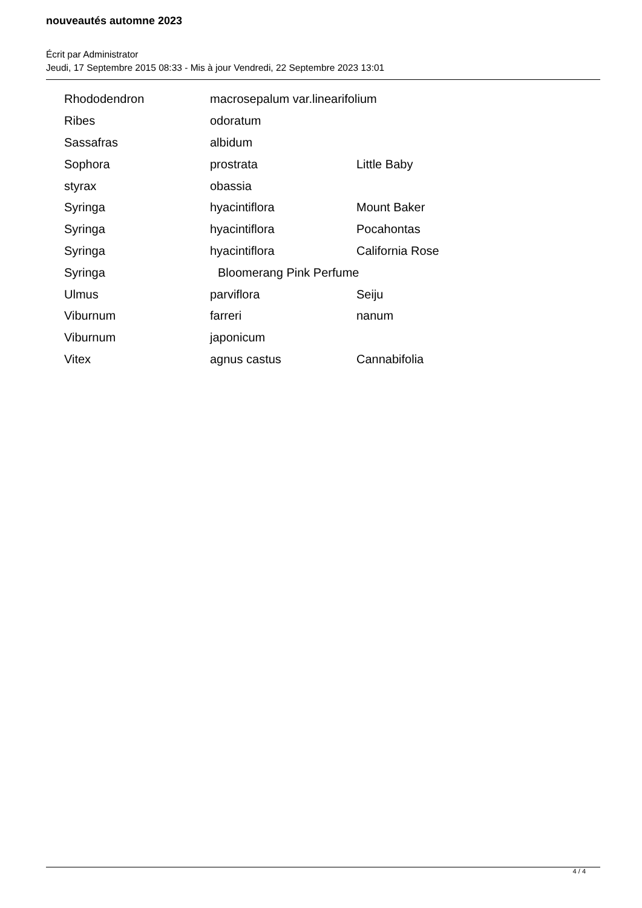nouveautés automne 2023
Écrit par Administrator
Jeudi, 17 Septembre 2015 08:33 - Mis à jour Vendredi, 22 Septembre 2023 13:01
| Rhododendron | macrosepalum var.linearifolium | |
| Ribes | odoratum | |
| Sassafras | albidum | |
| Sophora | prostrata | Little Baby |
| styrax | obassia | |
| Syringa | hyacintiflora | Mount Baker |
| Syringa | hyacintiflora | Pocahontas |
| Syringa | hyacintiflora | California Rose |
| Syringa | Bloomerang Pink Perfume | |
| Ulmus | parviflora | Seiju |
| Viburnum | farreri | nanum |
| Viburnum | japonicum | |
| Vitex | agnus castus | Cannabifolia |
4 / 4